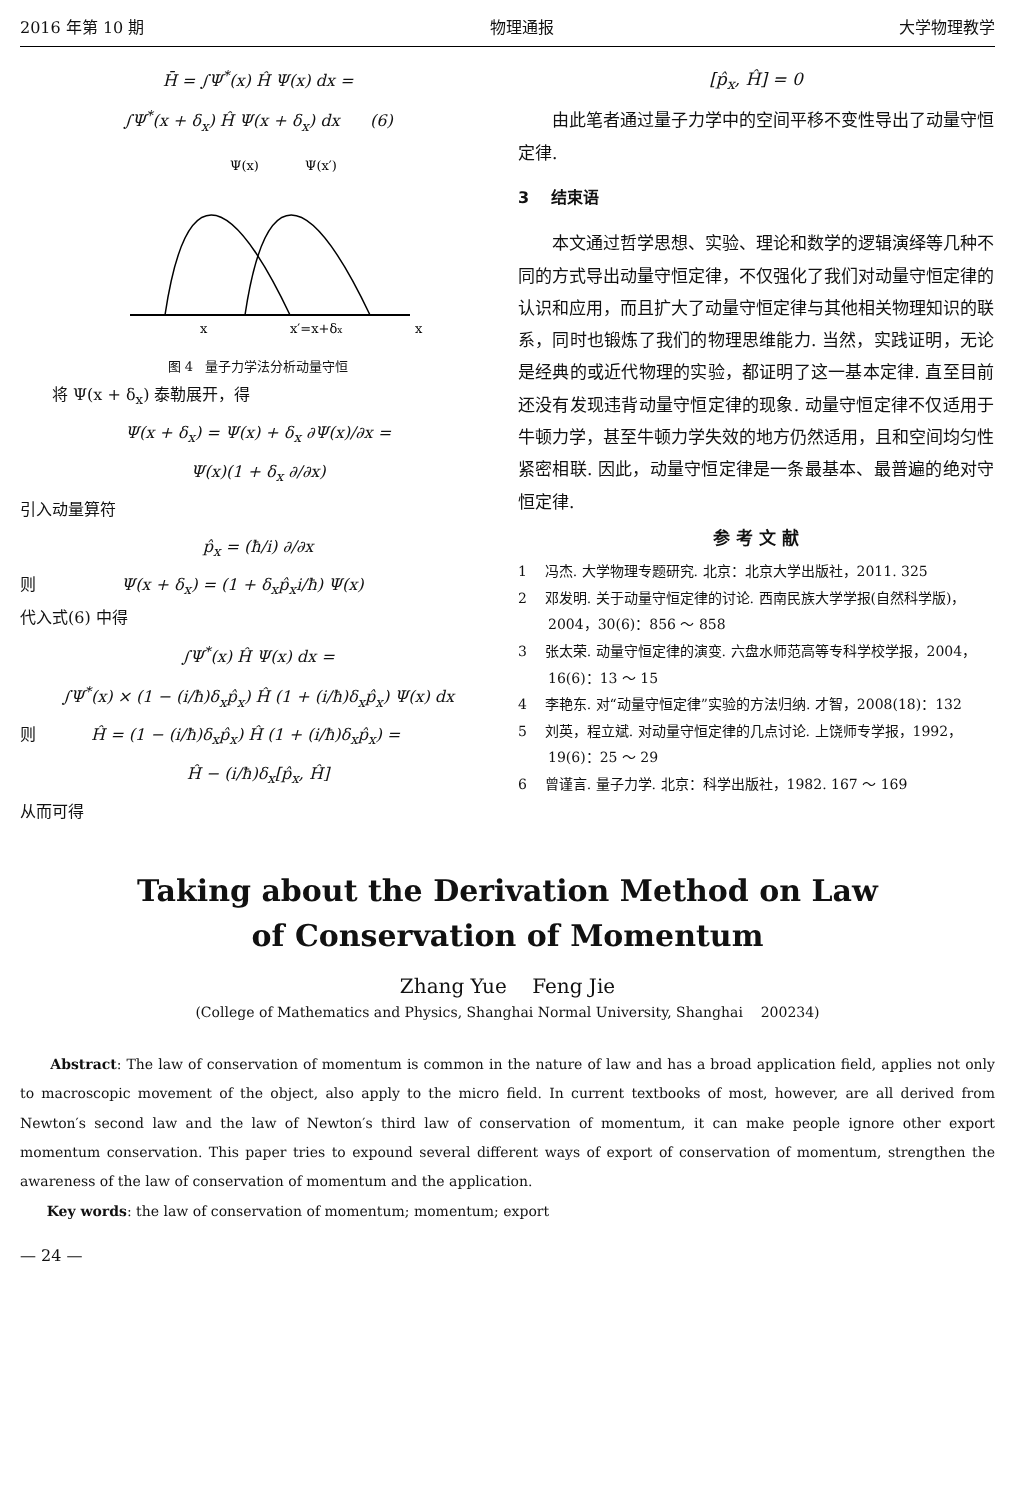2016 年第 10 期 物理通报 大学物理教学
H̄ = ∫Ψ<sup>*</sup>(x) Ĥ Ψ(x) dx =
∫Ψ<sup>*</sup>(x + δ<sub>x</sub>) Ĥ Ψ(x + δ<sub>x</sub>) dx (6)
Ψ(x)
Ψ(x′)
x
x′=x+δx
x
图 4 量子力学法分析动量守恒
将 Ψ(x + δ<sub>x</sub>) 泰勒展开，得
Ψ(x + δ<sub>x</sub>) = Ψ(x) + δ<sub>x</sub> ∂Ψ(x)/∂x =
Ψ(x)(1 + δ<sub>x</sub> ∂/∂x)
引入动量算符
p̂<sub>x</sub> = (ħ/i) ∂/∂x
则 Ψ(x + δ<sub>x</sub>) = (1 + δ<sub>x</sub>p̂<sub>x</sub>i/ħ) Ψ(x)
代入式(6) 中得
∫Ψ<sup>*</sup>(x) Ĥ Ψ(x) dx =
∫Ψ<sup>*</sup>(x) × (1 − (i/ħ)δ<sub>x</sub>p̂<sub>x</sub>) Ĥ (1 + (i/ħ)δ<sub>x</sub>p̂<sub>x</sub>) Ψ(x) dx
则 Ĥ = (1 − (i/ħ)δ<sub>x</sub>p̂<sub>x</sub>) Ĥ (1 + (i/ħ)δ<sub>x</sub>p̂<sub>x</sub>) =
Ĥ − (i/ħ)δ<sub>x</sub>[p̂<sub>x</sub>, Ĥ]
从而可得
[p̂<sub>x</sub>, Ĥ] = 0
由此笔者通过量子力学中的空间平移不变性导出了动量守恒定律.
3 结束语
本文通过哲学思想、实验、理论和数学的逻辑演绎等几种不同的方式导出动量守恒定律，不仅强化了我们对动量守恒定律的认识和应用，而且扩大了动量守恒定律与其他相关物理知识的联系，同时也锻炼了我们的物理思维能力. 当然，实践证明，无论是经典的或近代物理的实验，都证明了这一基本定律. 直至目前还没有发现违背动量守恒定律的现象. 动量守恒定律不仅适用于牛顿力学，甚至牛顿力学失效的地方仍然适用，且和空间均匀性紧密相联. 因此，动量守恒定律是一条最基本、最普遍的绝对守恒定律.
参 考 文 献
1 冯杰. 大学物理专题研究. 北京：北京大学出版社，2011. 325
2 邓发明. 关于动量守恒定律的讨论. 西南民族大学学报(自然科学版)，2004，30(6)：856 ～ 858
3 张太荣. 动量守恒定律的演变. 六盘水师范高等专科学校学报，2004，16(6)：13 ～ 15
4 李艳东. 对“动量守恒定律”实验的方法归纳. 才智，2008(18)：132
5 刘英，程立斌. 对动量守恒定律的几点讨论. 上饶师专学报，1992，19(6)：25 ～ 29
6 曾谨言. 量子力学. 北京：科学出版社，1982. 167 ～ 169
Taking about the Derivation Method on Law
of Conservation of Momentum
Zhang Yue Feng Jie
(College of Mathematics and Physics, Shanghai Normal University, Shanghai 200234)
Abstract: The law of conservation of momentum is common in the nature of law and has a broad application field, applies not only to macroscopic movement of the object, also apply to the micro field. In current textbooks of most, however, are all derived from Newton′s second law and the law of Newton′s third law of conservation of momentum, it can make people ignore other export momentum conservation. This paper tries to expound several different ways of export of conservation of momentum, strengthen the awareness of the law of conservation of momentum and the application.
Key words: the law of conservation of momentum; momentum; export
— 24 —